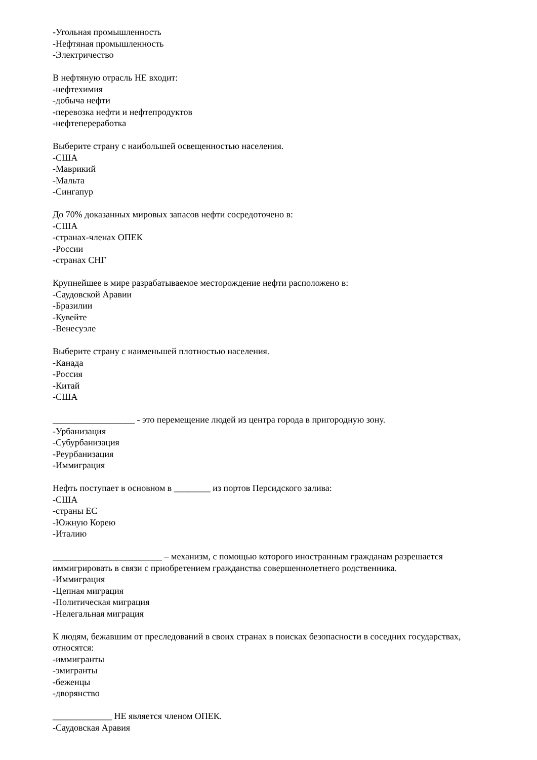-Угольная промышленность
-Нефтяная промышленность
-Электричество
В нефтяную отрасль НЕ входит:
-нефтехимия
-добыча нефти
-перевозка нефти и нефтепродуктов
-нефтепереработка
Выберите страну с наибольшей освещенностью населения.
-США
-Маврикий
-Мальта
-Сингапур
До 70% доказанных мировых запасов нефти сосредоточено в:
-США
-странах-членах ОПЕК
-России
-странах СНГ
Крупнейшее в мире разрабатываемое месторождение нефти расположено в:
-Саудовской Аравии
-Бразилии
-Кувейте
-Венесуэле
Выберите страну с наименьшей плотностью населения.
-Канада
-Россия
-Китай
-США
__________________ - это перемещение людей из центра города в пригородную зону.
-Урбанизация
-Субурбанизация
-Реурбанизация
-Иммиграция
Нефть поступает в основном в ________ из портов Персидского залива:
-США
-страны ЕС
-Южную Корею
-Италию
________________________ – механизм, с помощью которого иностранным гражданам разрешается иммигрировать в связи с приобретением гражданства совершеннолетнего родственника.
-Иммиграция
-Цепная миграция
-Политическая миграция
-Нелегальная миграция
К людям, бежавшим от преследований в своих странах в поисках безопасности в соседних государствах, относятся:
-иммигранты
-эмигранты
-беженцы
-дворянство
_____________ НЕ является членом ОПЕК.
-Саудовская Аравия